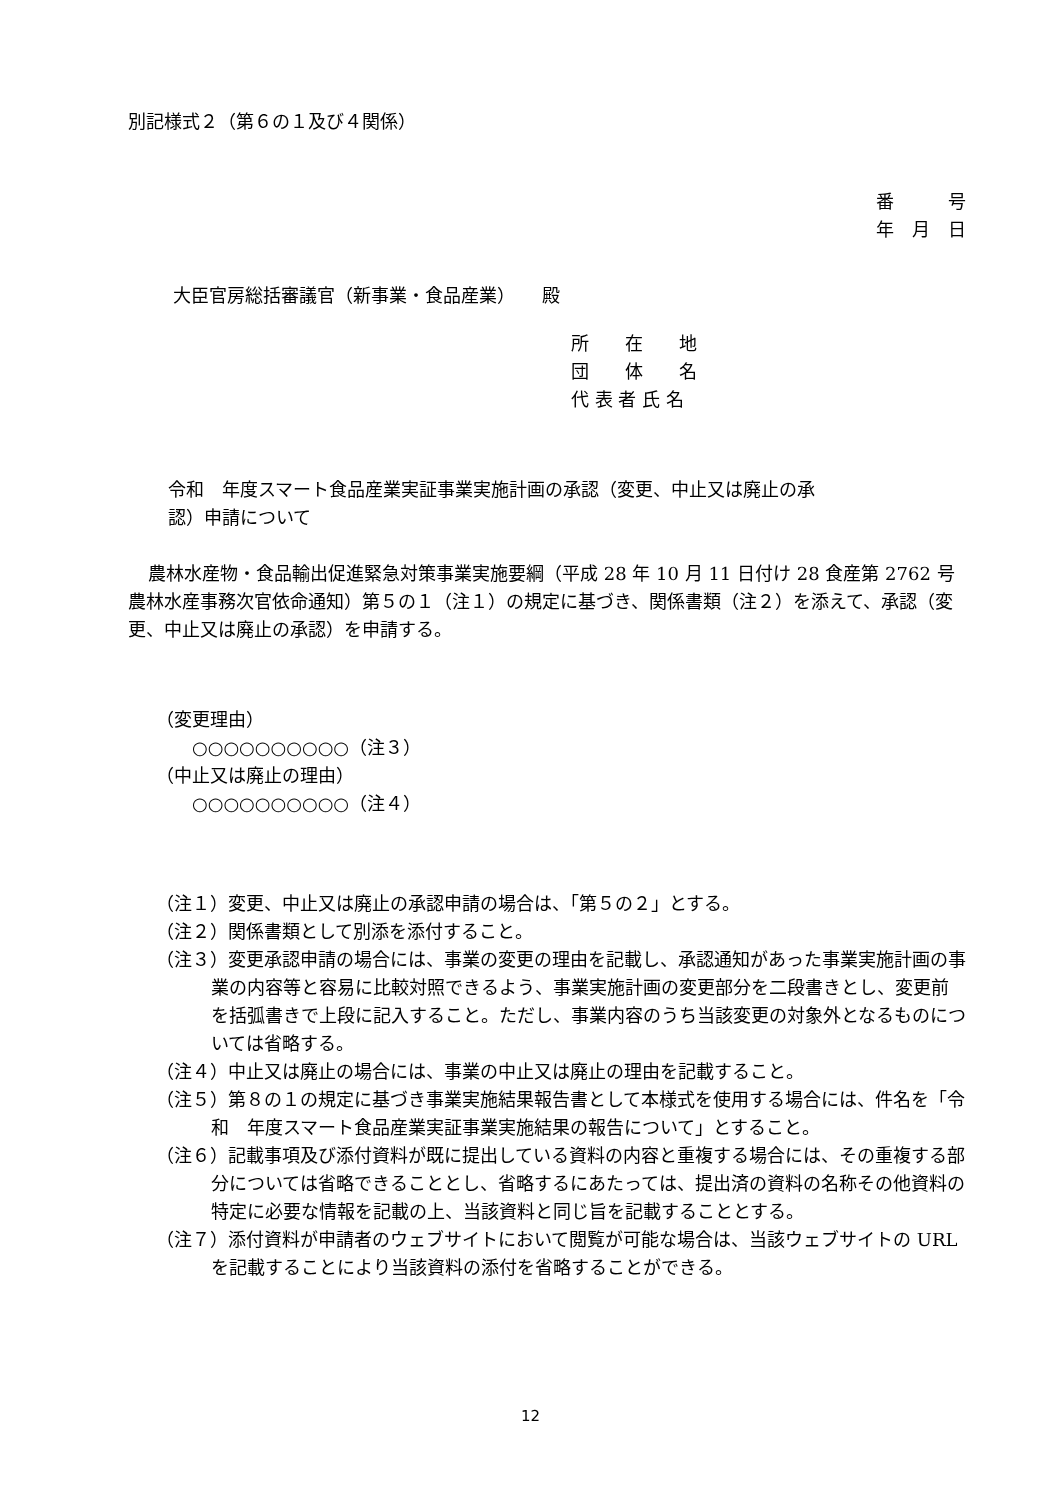別記様式２（第６の１及び４関係）
番　　　号
年　月　日
大臣官房総括審議官（新事業・食品産業）　　殿
所　　在　　地
団　　体　　名
代 表 者 氏 名
令和　年度スマート食品産業実証事業実施計画の承認（変更、中止又は廃止の承
認）申請について
農林水産物・食品輸出促進緊急対策事業実施要綱（平成 28 年 10 月 11 日付け 28 食産第 2762 号農林水産事務次官依命通知）第５の１（注１）の規定に基づき、関係書類（注２）を添えて、承認（変更、中止又は廃止の承認）を申請する。
（変更理由）
　　○○○○○○○○○○（注３）
（中止又は廃止の理由）
　　○○○○○○○○○○（注４）
（注１）変更、中止又は廃止の承認申請の場合は、「第５の２」とする。
（注２）関係書類として別添を添付すること。
（注３）変更承認申請の場合には、事業の変更の理由を記載し、承認通知があった事業実施計画の事業の内容等と容易に比較対照できるよう、事業実施計画の変更部分を二段書きとし、変更前を括弧書きで上段に記入すること。ただし、事業内容のうち当該変更の対象外となるものについては省略する。
（注４）中止又は廃止の場合には、事業の中止又は廃止の理由を記載すること。
（注５）第８の１の規定に基づき事業実施結果報告書として本様式を使用する場合には、件名を「令和　年度スマート食品産業実証事業実施結果の報告について」とすること。
（注６）記載事項及び添付資料が既に提出している資料の内容と重複する場合には、その重複する部分については省略できることとし、省略するにあたっては、提出済の資料の名称その他資料の特定に必要な情報を記載の上、当該資料と同じ旨を記載することとする。
（注７）添付資料が申請者のウェブサイトにおいて閲覧が可能な場合は、当該ウェブサイトの URL を記載することにより当該資料の添付を省略することができる。
12